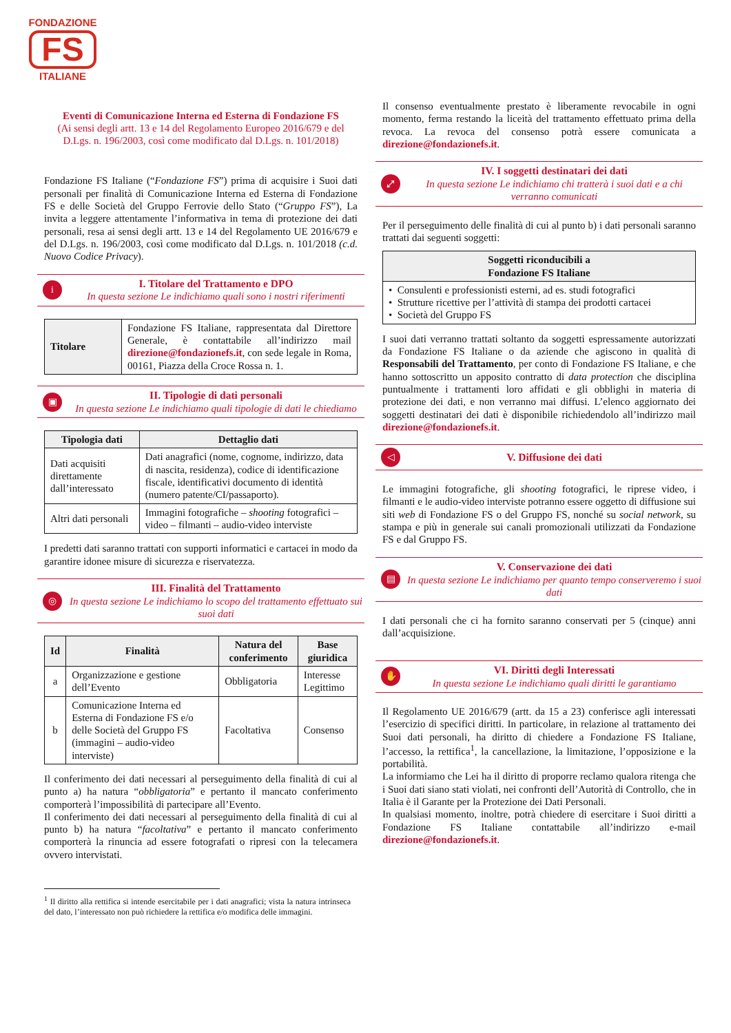FONDAZIONE
FS
ITALIANE
Eventi di Comunicazione Interna ed Esterna di Fondazione FS
(Ai sensi degli artt. 13 e 14 del Regolamento Europeo 2016/679 e del D.Lgs. n. 196/2003, così come modificato dal D.Lgs. n. 101/2018)
Fondazione FS Italiane (“Fondazione FS”) prima di acquisire i Suoi dati personali per finalità di Comunicazione Interna ed Esterna di Fondazione FS e delle Società del Gruppo Ferrovie dello Stato (“Gruppo FS”), La invita a leggere attentamente l’informativa in tema di protezione dei dati personali, resa ai sensi degli artt. 13 e 14 del Regolamento UE 2016/679 e del D.Lgs. n. 196/2003, così come modificato dal D.Lgs. n. 101/2018 (c.d. Nuovo Codice Privacy).
i
I. Titolare del Trattamento e DPO
In questa sezione Le indichiamo quali sono i nostri riferimenti
| Titolare | Fondazione FS Italiane, rappresentata dal Direttore Generale, è contattabile all’indirizzo mail direzione@fondazionefs.it , con sede legale in Roma, 00161, Piazza della Croce Rossa n. 1. |
▣
II. Tipologie di dati personali
In questa sezione Le indichiamo quali tipologie di dati le chiediamo
| Tipologia dati | Dettaglio dati |
| --- | --- |
| Dati acquisiti direttamente dall’interessato | Dati anagrafici (nome, cognome, indirizzo, data di nascita, residenza), codice di identificazione fiscale, identificativi documento di identità (numero patente/CI/passaporto). |
| Altri dati personali | Immagini fotografiche – shooting fotografici – video – filmanti – audio-video interviste |
I predetti dati saranno trattati con supporti informatici e cartacei in modo da garantire idonee misure di sicurezza e riservatezza.
◎
III. Finalità del Trattamento
In questa sezione Le indichiamo lo scopo del trattamento effettuato sui suoi dati
| Id | Finalità | Natura del conferimento | Base giuridica |
| --- | --- | --- | --- |
| a | Organizzazione e gestione dell’Evento | Obbligatoria | Interesse Legittimo |
| b | Comunicazione Interna ed Esterna di Fondazione FS e/o delle Società del Gruppo FS (immagini – audio-video interviste) | Facoltativa | Consenso |
Il conferimento dei dati necessari al perseguimento della finalità di cui al punto a) ha natura “obbligatoria” e pertanto il mancato conferimento comporterà l’impossibilità di partecipare all’Evento.
Il conferimento dei dati necessari al perseguimento della finalità di cui al punto b) ha natura “facoltativa” e pertanto il mancato conferimento comporterà la rinuncia ad essere fotografati o ripresi con la telecamera ovvero intervistati.
<sup>1</sup> Il diritto alla rettifica si intende esercitabile per i dati anagrafici; vista la natura intrinseca del dato, l’interessato non può richiedere la rettifica e/o modifica delle immagini.
Il consenso eventualmente prestato è liberamente revocabile in ogni momento, ferma restando la liceità del trattamento effettuato prima della revoca. La revoca del consenso potrà essere comunicata a direzione@fondazionefs.it.
⤢
IV. I soggetti destinatari dei dati
In questa sezione Le indichiamo chi tratterà i suoi dati e a chi verranno comunicati
Per il perseguimento delle finalità di cui al punto b) i dati personali saranno trattati dai seguenti soggetti:
| Soggetti riconducibili a Fondazione FS Italiane |
| --- |
| • Consulenti e professionisti esterni, ad es. studi fotografici • Strutture ricettive per l’attività di stampa dei prodotti cartacei • Società del Gruppo FS |
I suoi dati verranno trattati soltanto da soggetti espressamente autorizzati da Fondazione FS Italiane o da aziende che agiscono in qualità di Responsabili del Trattamento, per conto di Fondazione FS Italiane, e che hanno sottoscritto un apposito contratto di data protection che disciplina puntualmente i trattamenti loro affidati e gli obblighi in materia di protezione dei dati, e non verranno mai diffusi. L’elenco aggiornato dei soggetti destinatari dei dati è disponibile richiedendolo all’indirizzo mail direzione@fondazionefs.it.
◁
V. Diffusione dei dati
Le immagini fotografiche, gli shooting fotografici, le riprese video, i filmanti e le audio-video interviste potranno essere oggetto di diffusione sui siti web di Fondazione FS o del Gruppo FS, nonché su social network, su stampa e più in generale sui canali promozionali utilizzati da Fondazione FS e dal Gruppo FS.
▤
V. Conservazione dei dati
In questa sezione Le indichiamo per quanto tempo conserveremo i suoi dati
I dati personali che ci ha fornito saranno conservati per 5 (cinque) anni dall’acquisizione.
✋
VI. Diritti degli Interessati
In questa sezione Le indichiamo quali diritti le garantiamo
Il Regolamento UE 2016/679 (artt. da 15 a 23) conferisce agli interessati l’esercizio di specifici diritti. In particolare, in relazione al trattamento dei Suoi dati personali, ha diritto di chiedere a Fondazione FS Italiane, l’accesso, la rettifica<sup>1</sup>, la cancellazione, la limitazione, l’opposizione e la portabilità.
La informiamo che Lei ha il diritto di proporre reclamo qualora ritenga che i Suoi dati siano stati violati, nei confronti dell’Autorità di Controllo, che in Italia è il Garante per la Protezione dei Dati Personali.
In qualsiasi momento, inoltre, potrà chiedere di esercitare i Suoi diritti a Fondazione FS Italiane contattabile all’indirizzo e-mail direzione@fondazionefs.it.